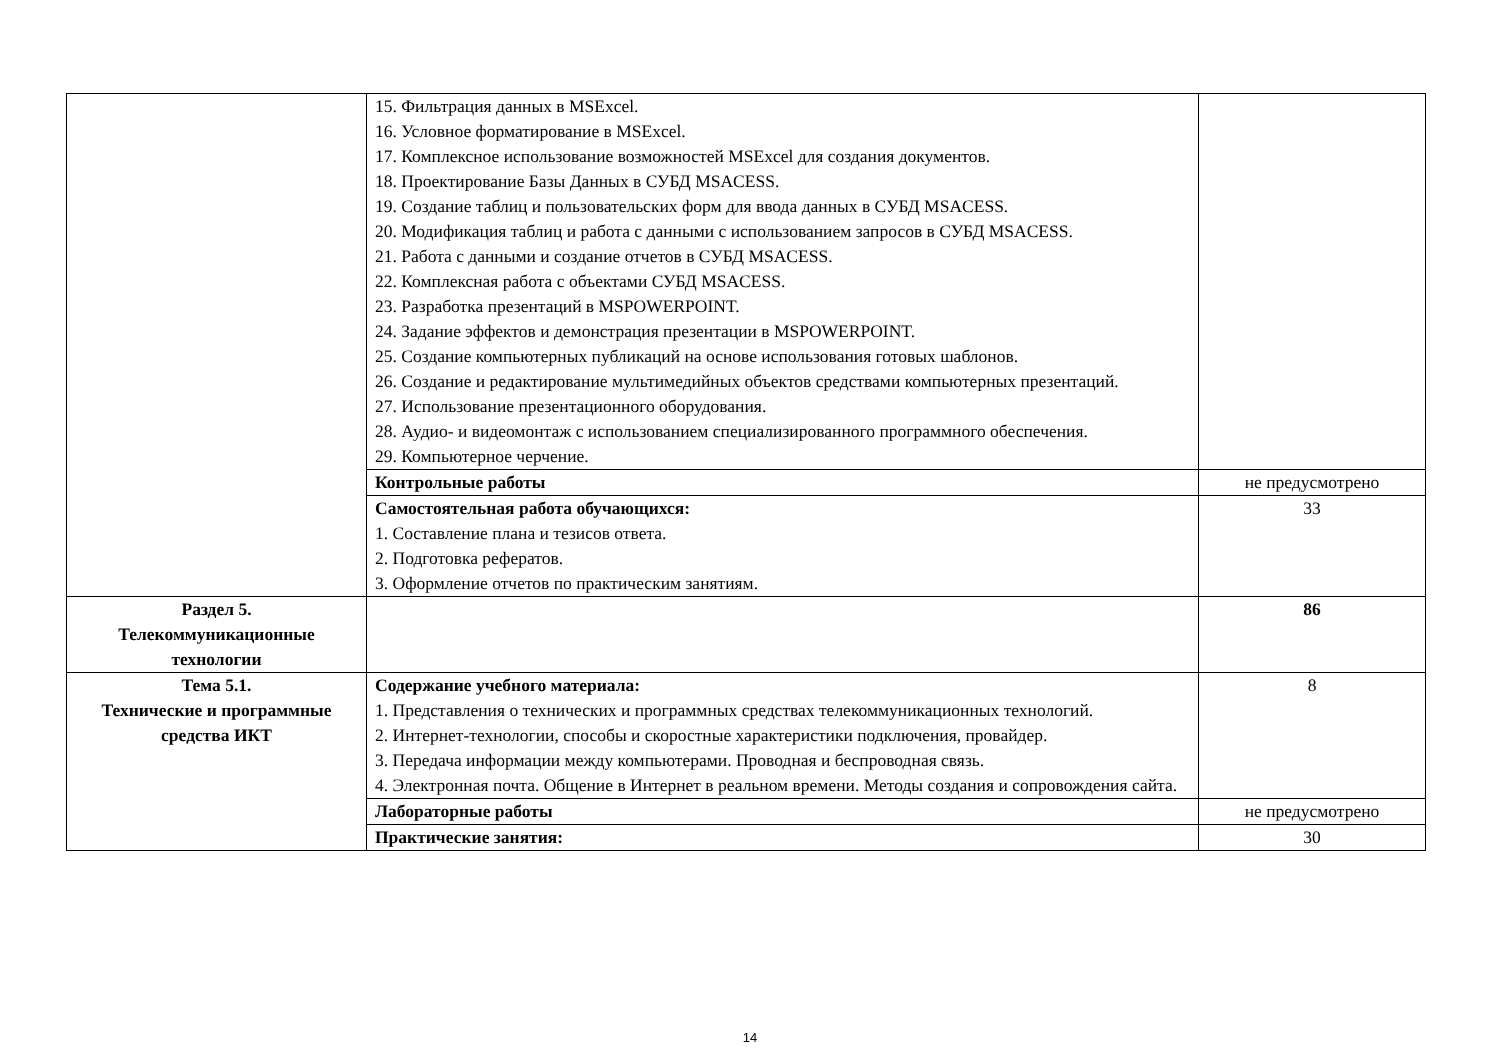| | 15. Фильтрация данных в MSExcel. 16. Условное форматирование в MSExcel. 17. Комплексное использование возможностей MSExcel для создания документов. 18. Проектирование Базы Данных в СУБД MSACESS. 19. Создание таблиц и пользовательских форм для ввода данных в СУБД MSACESS. 20. Модификация таблиц и работа с данными с использованием запросов в СУБД MSACESS. 21. Работа с данными и создание отчетов в СУБД MSACESS. 22. Комплексная работа с объектами СУБД MSACESS. 23. Разработка презентаций в MSPOWERPOINT. 24. Задание эффектов и демонстрация презентации в MSPOWERPOINT. 25. Создание компьютерных публикаций на основе использования готовых шаблонов. 26. Создание и редактирование мультимедийных объектов средствами компьютерных презентаций. 27. Использование презентационного оборудования. 28. Аудио- и видеомонтаж с использованием специализированного программного обеспечения. 29. Компьютерное черчение. | |
| | Контрольные работы | не предусмотрено |
| | Самостоятельная работа обучающихся: 1. Составление плана и тезисов ответа. 2. Подготовка рефератов. 3. Оформление отчетов по практическим занятиям. | 33 |
| Раздел 5. Телекоммуникационные технологии | | 86 |
| Тема 5.1. Технические и программные средства ИКТ | Содержание учебного материала: 1. Представления о технических и программных средствах телекоммуникационных технологий. 2. Интернет-технологии, способы и скоростные характеристики подключения, провайдер. 3. Передача информации между компьютерами. Проводная и беспроводная связь. 4. Электронная почта. Общение в Интернет в реальном времени. Методы создания и сопровождения сайта. | 8 |
| | Лабораторные работы | не предусмотрено |
| | Практические занятия: | 30 |
14